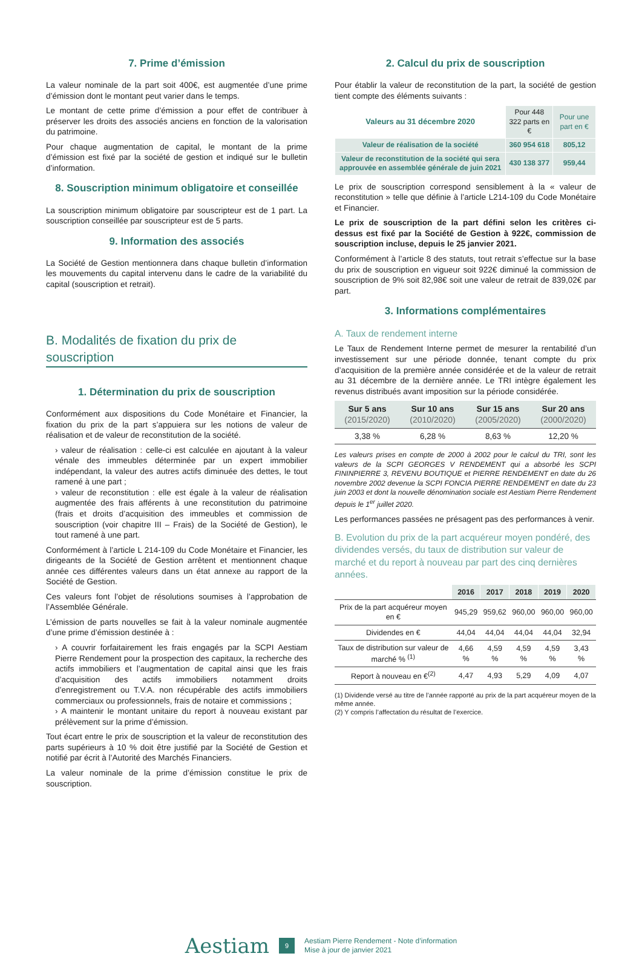7. Prime d’émission
La valeur nominale de la part soit 400€, est augmentée d’une prime d’émission dont le montant peut varier dans le temps.
Le montant de cette prime d’émission a pour effet de contribuer à préserver les droits des associés anciens en fonction de la valorisation du patrimoine.
Pour chaque augmentation de capital, le montant de la prime d’émission est fixé par la société de gestion et indiqué sur le bulletin d’information.
8. Souscription minimum obligatoire et conseillée
La souscription minimum obligatoire par souscripteur est de 1 part. La souscription conseillée par souscripteur est de 5 parts.
9. Information des associés
La Société de Gestion mentionnera dans chaque bulletin d’information les mouvements du capital intervenu dans le cadre de la variabilité du capital (souscription et retrait).
B. Modalités de fixation du prix de souscription
1. Détermination du prix de souscription
Conformément aux dispositions du Code Monétaire et Financier, la fixation du prix de la part s’appuiera sur les notions de valeur de réalisation et de valeur de reconstitution de la société.
› valeur de réalisation : celle-ci est calculée en ajoutant à la valeur vénale des immeubles déterminée par un expert immobilier indépendant, la valeur des autres actifs diminuée des dettes, le tout ramené à une part ;
› valeur de reconstitution : elle est égale à la valeur de réalisation augmentée des frais afférents à une reconstitution du patrimoine (frais et droits d’acquisition des immeubles et commission de souscription (voir chapitre III – Frais) de la Société de Gestion), le tout ramené à une part.
Conformément à l’article L 214-109 du Code Monétaire et Financier, les dirigeants de la Société de Gestion arrêtent et mentionnent chaque année ces différentes valeurs dans un état annexe au rapport de la Société de Gestion.
Ces valeurs font l’objet de résolutions soumises à l’approbation de l’Assemblée Générale.
L’émission de parts nouvelles se fait à la valeur nominale augmentée d’une prime d’émission destinée à :
› A couvrir forfaitairement les frais engagés par la SCPI Aestiam Pierre Rendement pour la prospection des capitaux, la recherche des actifs immobiliers et l’augmentation de capital ainsi que les frais d’acquisition des actifs immobiliers notamment droits d’enregistrement ou T.V.A. non récupérable des actifs immobiliers commerciaux ou professionnels, frais de notaire et commissions ;
› A maintenir le montant unitaire du report à nouveau existant par prélèvement sur la prime d’émission.
Tout écart entre le prix de souscription et la valeur de reconstitution des parts supérieurs à 10 % doit être justifié par la Société de Gestion et notifié par écrit à l’Autorité des Marchés Financiers.
La valeur nominale de la prime d’émission constitue le prix de souscription.
2. Calcul du prix de souscription
Pour établir la valeur de reconstitution de la part, la société de gestion tient compte des éléments suivants :
| Valeurs au 31 décembre 2020 | Pour 448 322 parts en € | Pour une part en € |
| Valeur de réalisation de la société | 360 954 618 | 805,12 |
| Valeur de reconstitution de la société qui sera approuvée en assemblée générale de juin 2021 | 430 138 377 | 959,44 |
Le prix de souscription correspond sensiblement à la « valeur de reconstitution » telle que définie à l’article L214-109 du Code Monétaire et Financier.
Le prix de souscription de la part défini selon les critères ci-dessus est fixé par la Société de Gestion à 922€, commission de souscription incluse, depuis le 25 janvier 2021.
Conformément à l’article 8 des statuts, tout retrait s’effectue sur la base du prix de souscription en vigueur soit 922€ diminué la commission de souscription de 9% soit 82,98€ soit une valeur de retrait de 839,02€ par part.
3. Informations complémentaires
A. Taux de rendement interne
Le Taux de Rendement Interne permet de mesurer la rentabilité d’un investissement sur une période donnée, tenant compte du prix d’acquisition de la première année considérée et de la valeur de retrait au 31 décembre de la dernière année. Le TRI intègre également les revenus distribués avant imposition sur la période considérée.
| Sur 5 ans (2015/2020) | Sur 10 ans (2010/2020) | Sur 15 ans (2005/2020) | Sur 20 ans (2000/2020) |
| --- | --- | --- | --- |
| 3,38 % | 6,28 % | 8,63 % | 12,20 % |
Les valeurs prises en compte de 2000 à 2002 pour le calcul du TRI, sont les valeurs de la SCPI GEORGES V RENDEMENT qui a absorbé les SCPI FININPIERRE 3, REVENU BOUTIQUE et PIERRE RENDEMENT en date du 26 novembre 2002 devenue la SCPI FONCIA PIERRE RENDEMENT en date du 23 juin 2003 et dont la nouvelle dénomination sociale est Aestiam Pierre Rendement depuis le 1<sup>er</sup> juillet 2020.
Les performances passées ne présagent pas des performances à venir.
B. Evolution du prix de la part acquéreur moyen pondéré, des dividendes versés, du taux de distribution sur valeur de marché et du report à nouveau par part des cinq dernières années.
| | 2016 | 2017 | 2018 | 2019 | 2020 |
| Prix de la part acquéreur moyen en € | 945,29 | 959,62 | 960,00 | 960,00 | 960,00 |
| Dividendes en € | 44,04 | 44,04 | 44,04 | 44,04 | 32,94 |
| Taux de distribution sur valeur de marché % <sup>(1)</sup> | 4,66 % | 4,59 % | 4,59 % | 4,59 % | 3,43 % |
| Report à nouveau en €<sup>(2)</sup> | 4,47 | 4,93 | 5,29 | 4,09 | 4,07 |
(1) Dividende versé au titre de l’année rapporté au prix de la part acquéreur moyen de la même année.
(2) Y compris l’affectation du résultat de l’exercice.
Aestiam 9 Aestiam Pierre Rendement - Note d’information
Mise à jour de janvier 2021